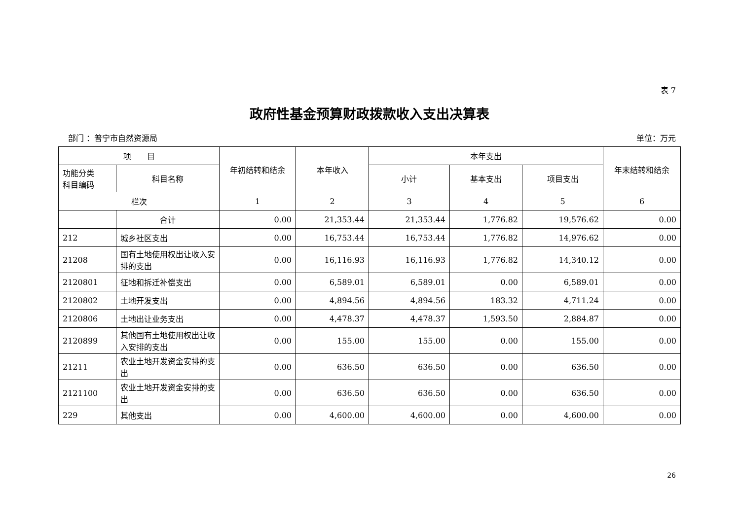表 7
政府性基金预算财政拨款收入支出决算表
部门 ：普宁市自然资源局 单位：万元
| 项 目 | | 年初结转和结余 | 本年收入 | 本年支出 | | | 年末结转和结余 |
| --- | --- | --- | --- | --- | --- | --- | --- |
| 功能分类 科目编码 | 科目名称 | | | 小计 | 基本支出 | 项目支出 | |
| 栏次 | | 1 | 2 | 3 | 4 | 5 | 6 |
| | 合计 | 0.00 | 21,353.44 | 21,353.44 | 1,776.82 | 19,576.62 | 0.00 |
| 212 | 城乡社区支出 | 0.00 | 16,753.44 | 16,753.44 | 1,776.82 | 14,976.62 | 0.00 |
| 21208 | 国有土地使用权出让收入安排的支出 | 0.00 | 16,116.93 | 16,116.93 | 1,776.82 | 14,340.12 | 0.00 |
| 2120801 | 征地和拆迁补偿支出 | 0.00 | 6,589.01 | 6,589.01 | 0.00 | 6,589.01 | 0.00 |
| 2120802 | 土地开发支出 | 0.00 | 4,894.56 | 4,894.56 | 183.32 | 4,711.24 | 0.00 |
| 2120806 | 土地出让业务支出 | 0.00 | 4,478.37 | 4,478.37 | 1,593.50 | 2,884.87 | 0.00 |
| 2120899 | 其他国有土地使用权出让收入安排的支出 | 0.00 | 155.00 | 155.00 | 0.00 | 155.00 | 0.00 |
| 21211 | 农业土地开发资金安排的支出 | 0.00 | 636.50 | 636.50 | 0.00 | 636.50 | 0.00 |
| 2121100 | 农业土地开发资金安排的支出 | 0.00 | 636.50 | 636.50 | 0.00 | 636.50 | 0.00 |
| 229 | 其他支出 | 0.00 | 4,600.00 | 4,600.00 | 0.00 | 4,600.00 | 0.00 |
26